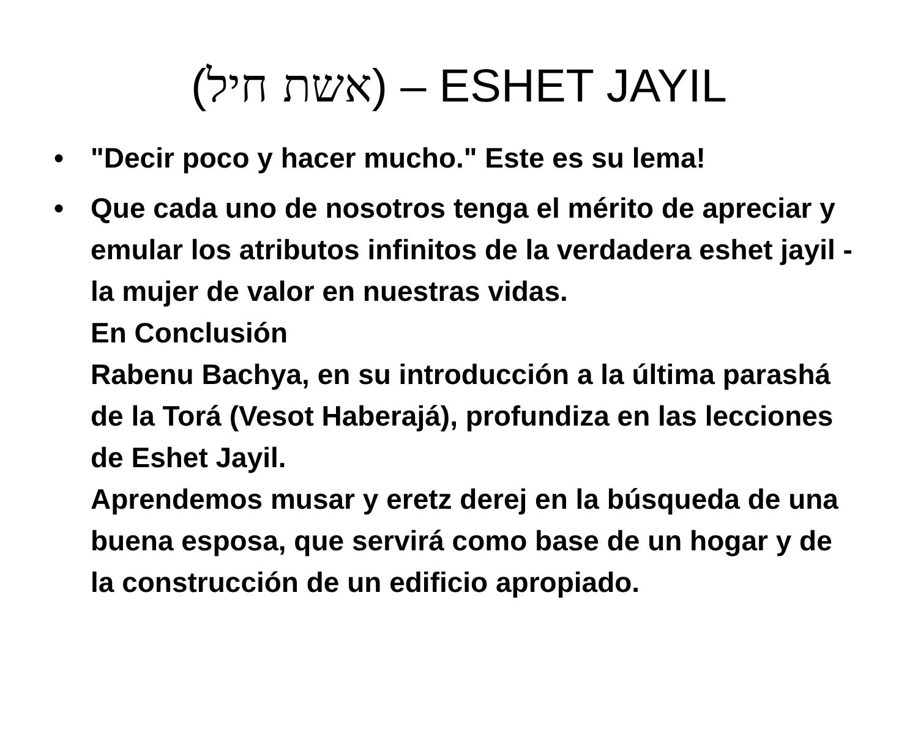(אשת חיל) – ESHET JAYIL
• "Decir poco y hacer mucho." Este es su lema!
• Que cada uno de nosotros tenga el mérito de apreciar y emular los atributos infinitos de la verdadera eshet jayil - la mujer de valor en nuestras vidas.
En Conclusión
Rabenu Bachya, en su introducción a la última parashá de la Torá (Vesot Haberajá), profundiza en las lecciones de Eshet Jayil.
Aprendemos musar y eretz derej en la búsqueda de una buena esposa, que servirá como base de un hogar y de la construcción de un edificio apropiado.